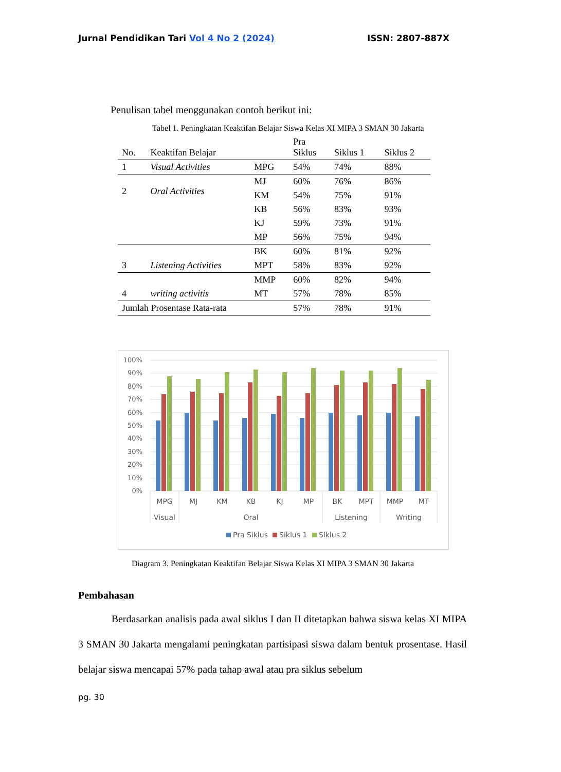Jurnal Pendidikan Tari Vol 4 No 2 (2024) ISSN: 2807-887X
Penulisan tabel menggunakan contoh berikut ini:
Tabel 1. Peningkatan Keaktifan Belajar Siswa Kelas XI MIPA 3 SMAN 30 Jakarta
| No. | Keaktifan Belajar | | Pra Siklus | Siklus 1 | Siklus 2 |
| --- | --- | --- | --- | --- | --- |
| 1 | Visual Activities | MPG | 54% | 74% | 88% |
| 2 | Oral Activities | MJ | 60% | 76% | 86% |
| | | KM | 54% | 75% | 91% |
| | | KB | 56% | 83% | 93% |
| | | KJ | 59% | 73% | 91% |
| | | MP | 56% | 75% | 94% |
| 3 | Listening Activities | BK | 60% | 81% | 92% |
| | | MPT | 58% | 83% | 92% |
| 4 | writing activitis | MMP | 60% | 82% | 94% |
| | | MT | 57% | 78% | 85% |
| Jumlah Prosentase Rata-rata | | | 57% | 78% | 91% |
100%
90%
80%
70%
60%
50%
40%
30%
20%
10%
0%
MPG
MJ
KM
KB
KJ
MP
BK
MPT
MMP
MT
Visual
Oral
Listening
Writing
Pra Siklus
Siklus 1
Siklus 2
Diagram 3. Peningkatan Keaktifan Belajar Siswa Kelas XI MIPA 3 SMAN 30 Jakarta
Pembahasan
Berdasarkan analisis pada awal siklus I dan II ditetapkan bahwa siswa kelas XI MIPA 3 SMAN 30 Jakarta mengalami peningkatan partisipasi siswa dalam bentuk prosentase. Hasil belajar siswa mencapai 57% pada tahap awal atau pra siklus sebelum
pg. 30